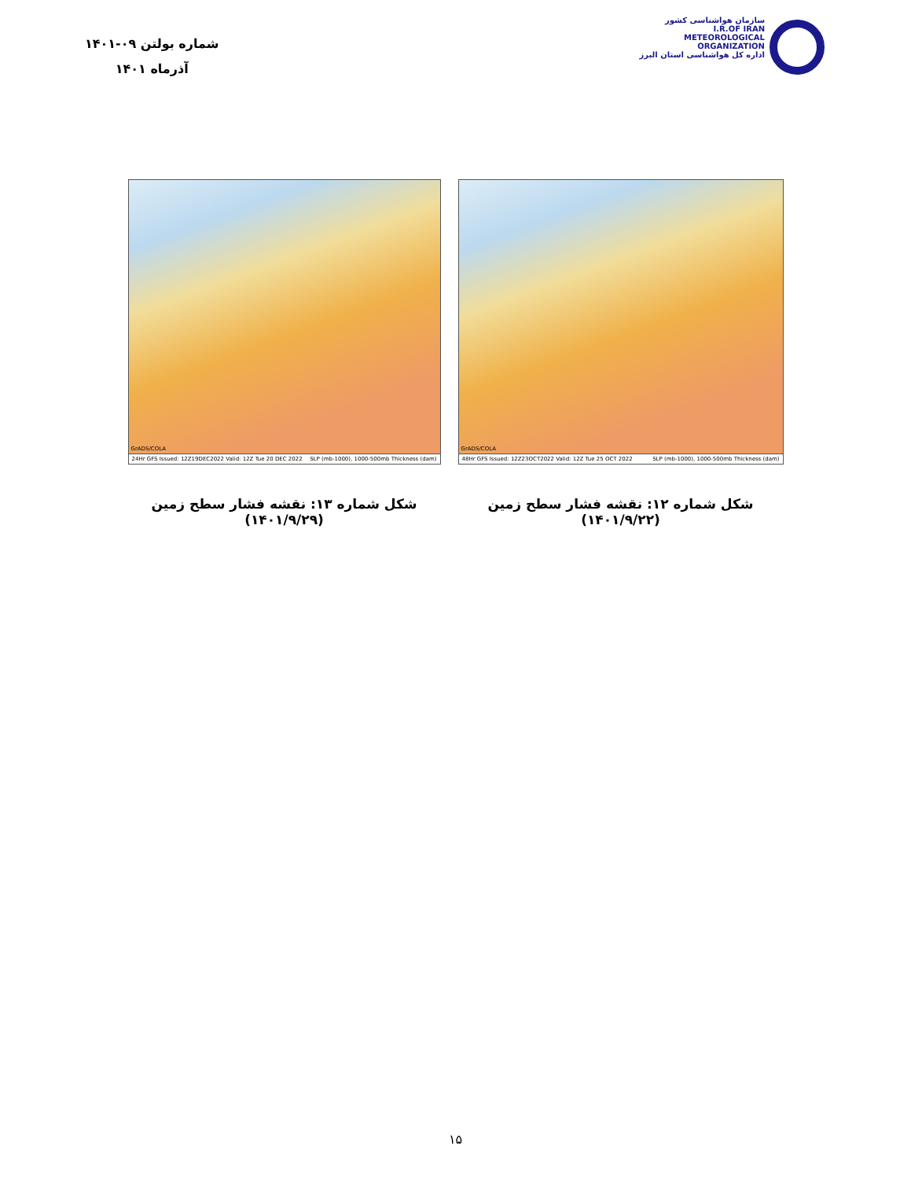شماره بولتن ۰۹-۱۴۰۱
آذرماه ۱۴۰۱
سازمان هواشناسی کشور
I.R.OF IRAN
METEOROLOGICAL
ORGANIZATION
اداره کل هواشناسی استان البرز
GrADS/COLA
48Hr GFS Issued: 12Z23OCT2022 Valid: 12Z Tue 25 OCT 2022 SLP (mb-1000), 1000-500mb Thickness (dam)
شکل شماره ۱۲: نقشه فشار سطح زمین (۱۴۰۱/۹/۲۲)
GrADS/COLA
24Hr GFS Issued: 12Z19DEC2022 Valid: 12Z Tue 20 DEC 2022 SLP (mb-1000), 1000-500mb Thickness (dam)
شکل شماره ۱۳: نقشه فشار سطح زمین (۱۴۰۱/۹/۲۹)
۱۵